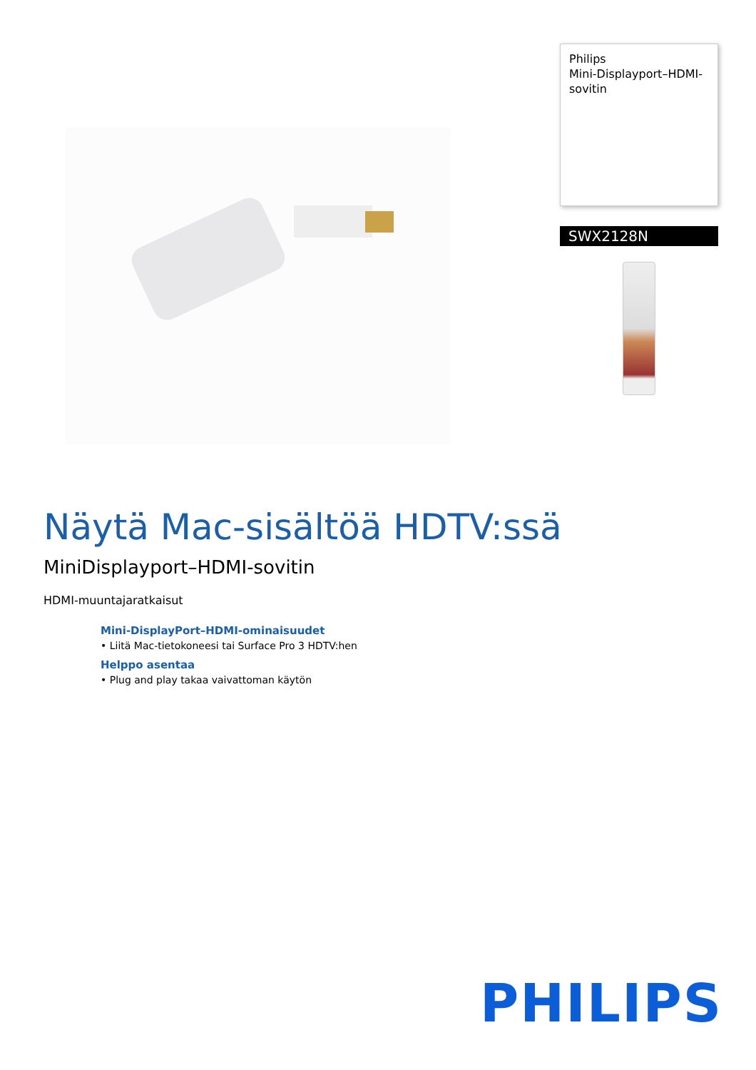Philips
Mini-Displayport–HDMI-sovitin
SWX2128N
Näytä Mac-sisältöä HDTV:ssä
MiniDisplayport–HDMI-sovitin
HDMI-muuntajaratkaisut
Mini-DisplayPort–HDMI-ominaisuudet
• Liitä Mac-tietokoneesi tai Surface Pro 3 HDTV:hen
Helppo asentaa
• Plug and play takaa vaivattoman käytön
PHILIPS